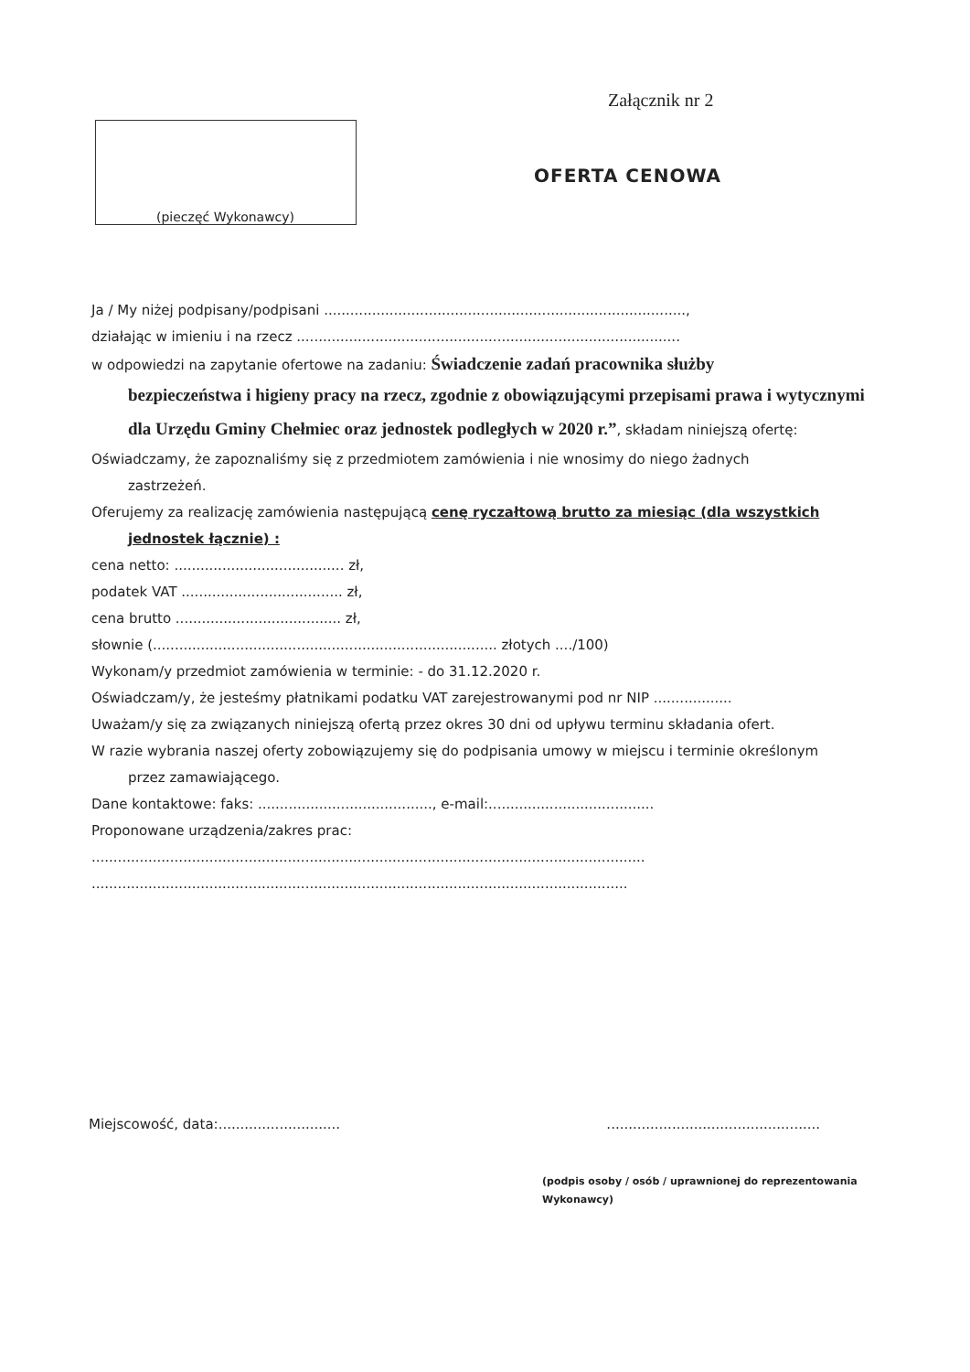Załącznik nr 2
(pieczęć Wykonawcy)
OFERTA CENOWA
Ja / My niżej podpisany/podpisani ...................................................................................,
działając w imieniu i na rzecz ........................................................................................
w odpowiedzi na zapytanie ofertowe na zadaniu: Świadczenie zadań pracownika służby
bezpieczeństwa i higieny pracy na rzecz, zgodnie z obowiązującymi przepisami prawa i wytycznymi dla Urzędu Gminy Chełmiec oraz jednostek podległych w 2020 r.”, składam niniejszą ofertę:
Oświadczamy, że zapoznaliśmy się z przedmiotem zamówienia i nie wnosimy do niego żadnych
zastrzeżeń.
Oferujemy za realizację zamówienia następującą cenę ryczałtową brutto za miesiąc (dla wszystkich
jednostek łącznie) :
cena netto: ....................................... zł,
podatek VAT ..................................... zł,
cena brutto ...................................... zł,
słownie (............................................................................... złotych ..../100)
Wykonam/y przedmiot zamówienia w terminie: - do 31.12.2020 r.
Oświadczam/y, że jesteśmy płatnikami podatku VAT zarejestrowanymi pod nr NIP ..................
Uważam/y się za związanych niniejszą ofertą przez okres 30 dni od upływu terminu składania ofert.
W razie wybrania naszej oferty zobowiązujemy się do podpisania umowy w miejscu i terminie określonym
przez zamawiającego.
Dane kontaktowe: faks: ........................................, e-mail:......................................
Proponowane urządzenia/zakres prac:
...............................................................................................................................
...........................................................................................................................
Miejscowość, data:.............................................................................
(podpis osoby / osób / uprawnionej do reprezentowania Wykonawcy)